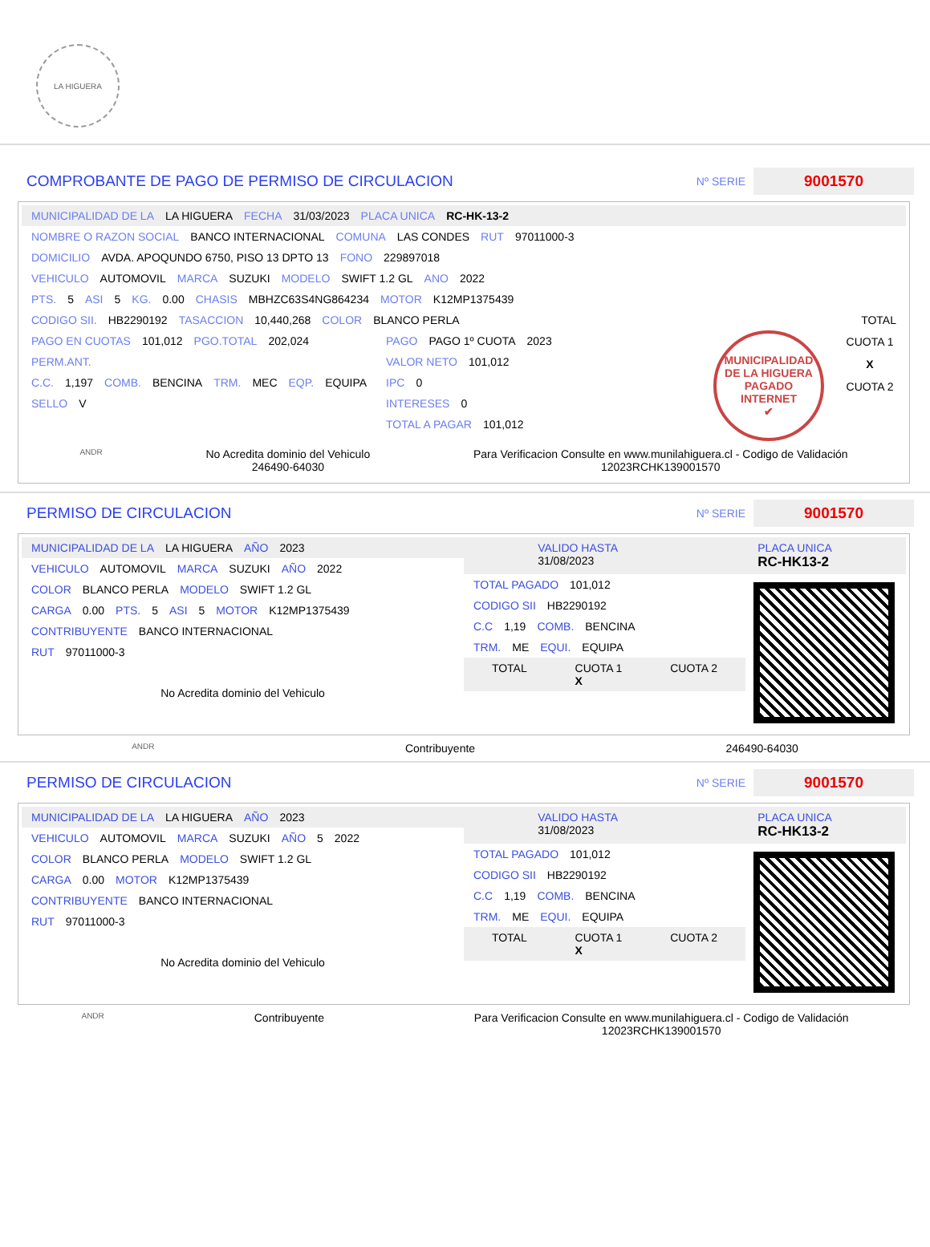LA HIGUERA
COMPROBANTE DE PAGO DE PERMISO DE CIRCULACION
Nº SERIE 9001570
MUNICIPALIDAD DE LA LA HIGUERA FECHA 31/03/2023 PLACA UNICA RC-HK-13-2
NOMBRE O RAZON SOCIAL BANCO INTERNACIONAL COMUNA LAS CONDES RUT 97011000-3
DOMICILIO AVDA. APOQUNDO 6750, PISO 13 DPTO 13 FONO 229897018
VEHICULO AUTOMOVIL MARCA SUZUKI MODELO SWIFT 1.2 GL ANO 2022
PTS. 5 ASI 5 KG. 0.00 CHASIS MBHZC63S4NG864234 MOTOR K12MP1375439
CODIGO SII. HB2290192 TASACCION 10,440,268 COLOR BLANCO PERLA TOTAL
PAGO EN CUOTAS 101,012 PGO.TOTAL 202,024
PERM.ANT.
C.C. 1,197 COMB. BENCINA TRM. MEC EQP. EQUIPA
SELLO V
PAGO PAGO 1º CUOTA 2023
VALOR NETO 101,012
IPC 0
INTERESES 0
TOTAL A PAGAR 101,012
MUNICIPALIDAD DE LA HIGUERA
PAGADO INTERNET
✔
CUOTA 1
X
CUOTA 2
ANDR No Acredita dominio del Vehiculo
246490-64030 Para Verificacion Consulte en www.munilahiguera.cl - Codigo de Validación
12023RCHK139001570
PERMISO DE CIRCULACION
Nº SERIE 9001570
MUNICIPALIDAD DE LA LA HIGUERA AÑO 2023
VEHICULO AUTOMOVIL MARCA SUZUKI AÑO 2022
COLOR BLANCO PERLA MODELO SWIFT 1.2 GL
CARGA 0.00 PTS. 5 ASI 5 MOTOR K12MP1375439
CONTRIBUYENTE BANCO INTERNACIONAL
RUT 97011000-3
No Acredita dominio del Vehiculo
VALIDO HASTA
31/08/2023 PLACA UNICA
RC-HK13-2
TOTAL PAGADO 101,012
CODIGO SII HB2290192
C.C 1,19 COMB. BENCINA
TRM. ME EQUI. EQUIPA
TOTAL CUOTA 1
X CUOTA 2
ANDR Contribuyente 246490-64030
PERMISO DE CIRCULACION
Nº SERIE 9001570
MUNICIPALIDAD DE LA LA HIGUERA AÑO 2023
VEHICULO AUTOMOVIL MARCA SUZUKI AÑO 5 2022
COLOR BLANCO PERLA MODELO SWIFT 1.2 GL
CARGA 0.00 MOTOR K12MP1375439
CONTRIBUYENTE BANCO INTERNACIONAL
RUT 97011000-3
No Acredita dominio del Vehiculo
VALIDO HASTA
31/08/2023 PLACA UNICA
RC-HK13-2
TOTAL PAGADO 101,012
CODIGO SII HB2290192
C.C 1,19 COMB. BENCINA
TRM. ME EQUI. EQUIPA
TOTAL CUOTA 1
X CUOTA 2
ANDR Contribuyente Para Verificacion Consulte en www.munilahiguera.cl - Codigo de Validación
12023RCHK139001570